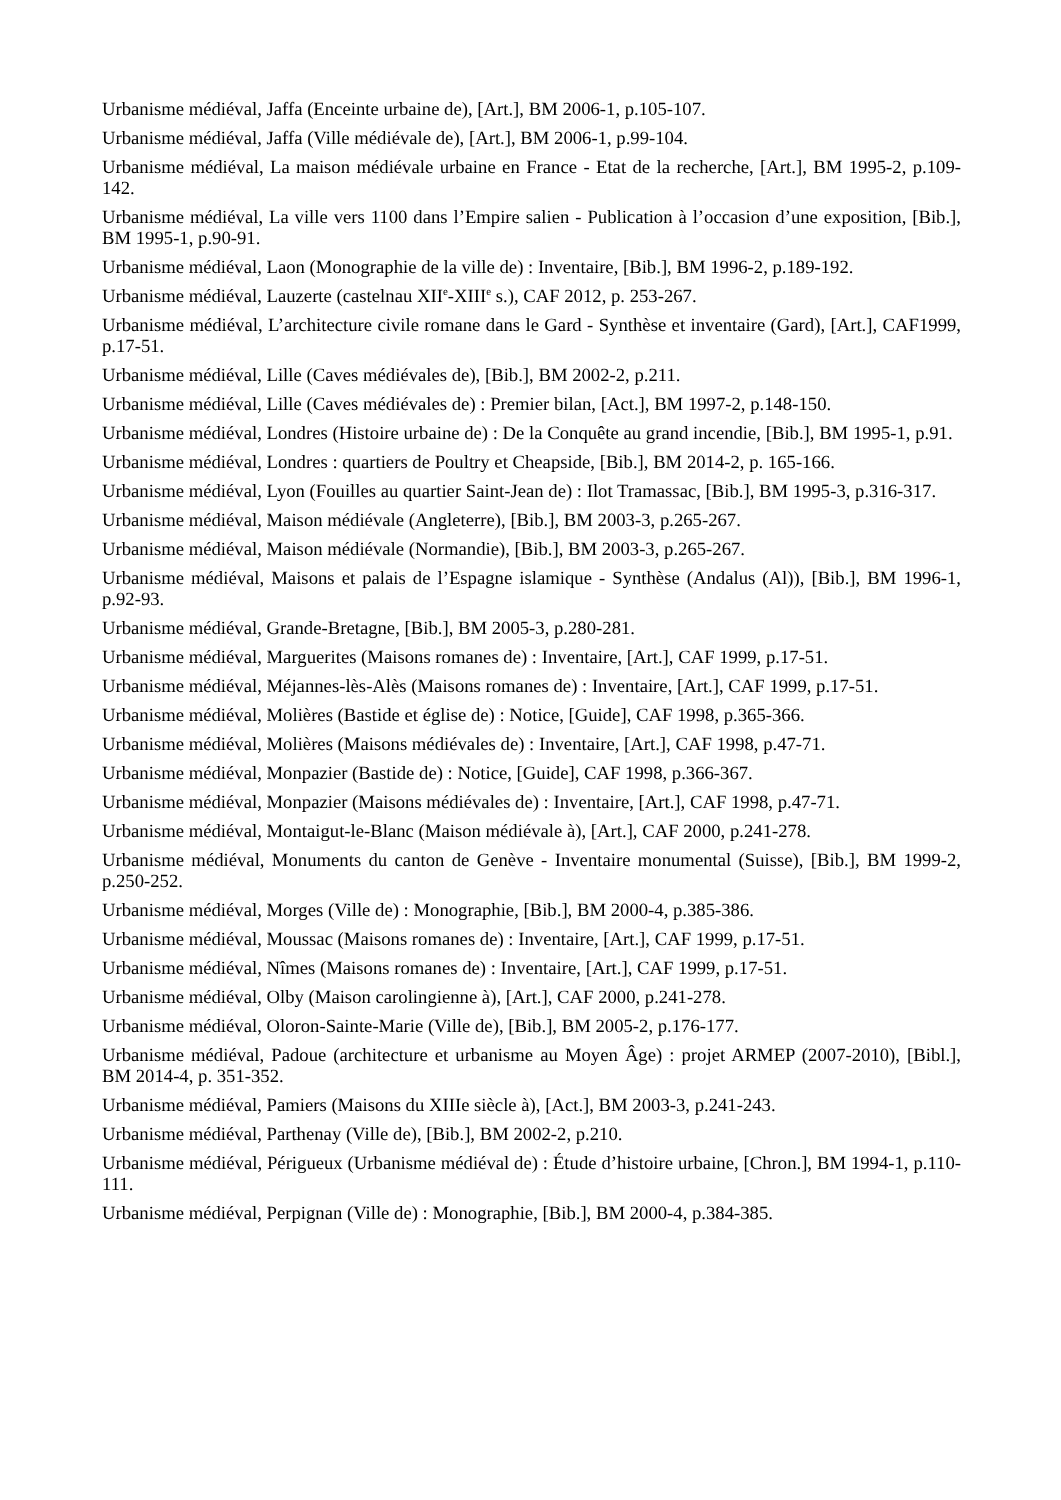Urbanisme médiéval, Jaffa (Enceinte urbaine de), [Art.], BM 2006-1, p.105-107.
Urbanisme médiéval, Jaffa (Ville médiévale de), [Art.], BM 2006-1, p.99-104.
Urbanisme médiéval, La maison médiévale urbaine en France - Etat de la recherche, [Art.], BM 1995-2, p.109-142.
Urbanisme médiéval, La ville vers 1100 dans l’Empire salien - Publication à l’occasion d’une exposition, [Bib.], BM 1995-1, p.90-91.
Urbanisme médiéval, Laon (Monographie de la ville de) : Inventaire, [Bib.], BM 1996-2, p.189-192.
Urbanisme médiéval, Lauzerte (castelnau XII<sup>e</sup>-XIII<sup>e</sup> s.), CAF 2012, p. 253-267.
Urbanisme médiéval, L’architecture civile romane dans le Gard - Synthèse et inventaire (Gard), [Art.], CAF1999, p.17-51.
Urbanisme médiéval, Lille (Caves médiévales de), [Bib.], BM 2002-2, p.211.
Urbanisme médiéval, Lille (Caves médiévales de) : Premier bilan, [Act.], BM 1997-2, p.148-150.
Urbanisme médiéval, Londres (Histoire urbaine de) : De la Conquête au grand incendie, [Bib.], BM 1995-1, p.91.
Urbanisme médiéval, Londres : quartiers de Poultry et Cheapside, [Bib.], BM 2014-2, p. 165-166.
Urbanisme médiéval, Lyon (Fouilles au quartier Saint-Jean de) : Ilot Tramassac, [Bib.], BM 1995-3, p.316-317.
Urbanisme médiéval, Maison médiévale (Angleterre), [Bib.], BM 2003-3, p.265-267.
Urbanisme médiéval, Maison médiévale (Normandie), [Bib.], BM 2003-3, p.265-267.
Urbanisme médiéval, Maisons et palais de l’Espagne islamique - Synthèse (Andalus (Al)), [Bib.], BM 1996-1, p.92-93.
Urbanisme médiéval, Grande-Bretagne, [Bib.], BM 2005-3, p.280-281.
Urbanisme médiéval, Marguerites (Maisons romanes de) : Inventaire, [Art.], CAF 1999, p.17-51.
Urbanisme médiéval, Méjannes-lès-Alès (Maisons romanes de) : Inventaire, [Art.], CAF 1999, p.17-51.
Urbanisme médiéval, Molières (Bastide et église de) : Notice, [Guide], CAF 1998, p.365-366.
Urbanisme médiéval, Molières (Maisons médiévales de) : Inventaire, [Art.], CAF 1998, p.47-71.
Urbanisme médiéval, Monpazier (Bastide de) : Notice, [Guide], CAF 1998, p.366-367.
Urbanisme médiéval, Monpazier (Maisons médiévales de) : Inventaire, [Art.], CAF 1998, p.47-71.
Urbanisme médiéval, Montaigut-le-Blanc (Maison médiévale à), [Art.], CAF 2000, p.241-278.
Urbanisme médiéval, Monuments du canton de Genève - Inventaire monumental (Suisse), [Bib.], BM 1999-2, p.250-252.
Urbanisme médiéval, Morges (Ville de) : Monographie, [Bib.], BM 2000-4, p.385-386.
Urbanisme médiéval, Moussac (Maisons romanes de) : Inventaire, [Art.], CAF 1999, p.17-51.
Urbanisme médiéval, Nîmes (Maisons romanes de) : Inventaire, [Art.], CAF 1999, p.17-51.
Urbanisme médiéval, Olby (Maison carolingienne à), [Art.], CAF 2000, p.241-278.
Urbanisme médiéval, Oloron-Sainte-Marie (Ville de), [Bib.], BM 2005-2, p.176-177.
Urbanisme médiéval, Padoue (architecture et urbanisme au Moyen Âge) : projet ARMEP (2007-2010), [Bibl.], BM 2014-4, p. 351-352.
Urbanisme médiéval, Pamiers (Maisons du XIIIe siècle à), [Act.], BM 2003-3, p.241-243.
Urbanisme médiéval, Parthenay (Ville de), [Bib.], BM 2002-2, p.210.
Urbanisme médiéval, Périgueux (Urbanisme médiéval de) : Étude d’histoire urbaine, [Chron.], BM 1994-1, p.110-111.
Urbanisme médiéval, Perpignan (Ville de) : Monographie, [Bib.], BM 2000-4, p.384-385.